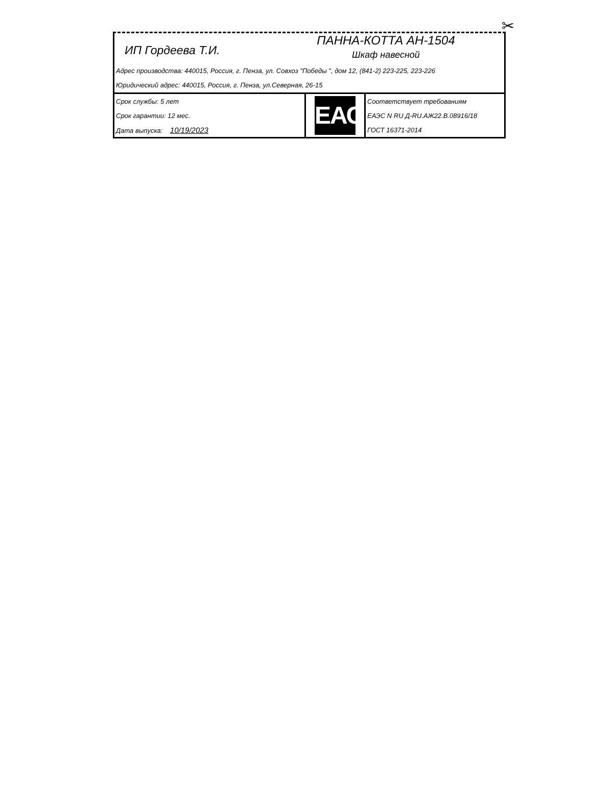✂
ИП Гордеева Т.И.
ПАННА-КОТТА АН-1504
Шкаф навесной
Адрес производства: 440015, Россия, г. Пенза, ул. Совхоз "Победы ", дом 12, (841-2) 223-225, 223-226
Юридический адрес: 440015, Россия, г. Пенза, ул.Северная, 26-15
| Срок службы: 5 лет | ЕАС | Соответствует требованиям |
| Срок гарантии: 12 мес. | | ЕАЭС N RU Д-RU.АЖ22.В.08916/18 |
| Дата выпуска: 10/19/2023 | | ГОСТ 16371-2014 |